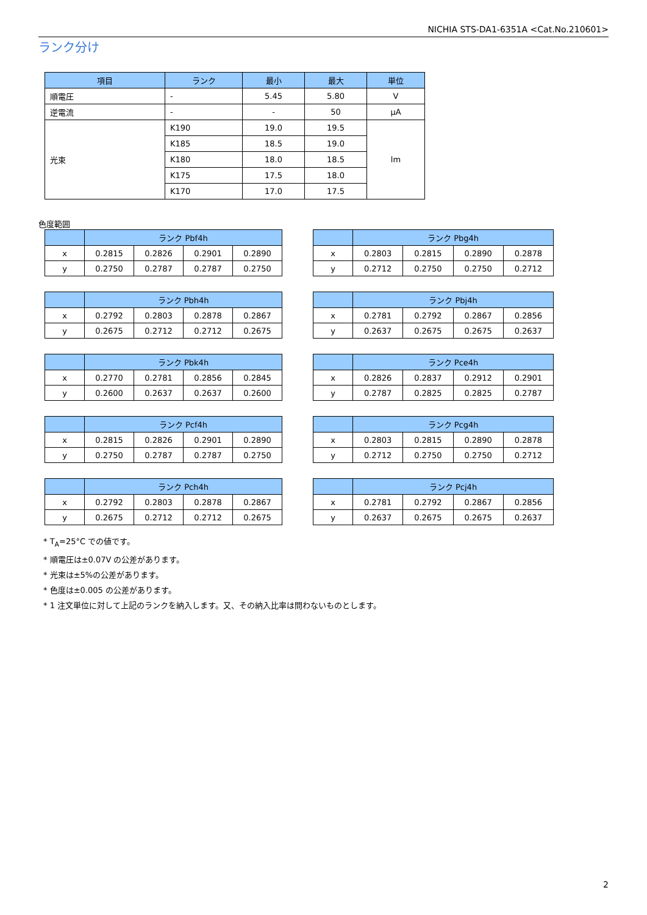NICHIA STS-DA1-6351A <Cat.No.210601>
ランク分け
| 項目 | ランク | 最小 | 最大 | 単位 |
| --- | --- | --- | --- | --- |
| 順電圧 | - | 5.45 | 5.80 | V |
| 逆電流 | - | - | 50 | μA |
| 光束 | K190 | 19.0 | 19.5 | lm |
| | K185 | 18.5 | 19.0 | |
| | K180 | 18.0 | 18.5 | |
| | K175 | 17.5 | 18.0 | |
| | K170 | 17.0 | 17.5 | |
色度範囲
| | ランク Pbf4h | | | |
| --- | --- | --- | --- | --- |
| x | 0.2815 | 0.2826 | 0.2901 | 0.2890 |
| y | 0.2750 | 0.2787 | 0.2787 | 0.2750 |
| | ランク Pbg4h | | | |
| --- | --- | --- | --- | --- |
| x | 0.2803 | 0.2815 | 0.2890 | 0.2878 |
| y | 0.2712 | 0.2750 | 0.2750 | 0.2712 |
| | ランク Pbh4h | | | |
| --- | --- | --- | --- | --- |
| x | 0.2792 | 0.2803 | 0.2878 | 0.2867 |
| y | 0.2675 | 0.2712 | 0.2712 | 0.2675 |
| | ランク Pbj4h | | | |
| --- | --- | --- | --- | --- |
| x | 0.2781 | 0.2792 | 0.2867 | 0.2856 |
| y | 0.2637 | 0.2675 | 0.2675 | 0.2637 |
| | ランク Pbk4h | | | |
| --- | --- | --- | --- | --- |
| x | 0.2770 | 0.2781 | 0.2856 | 0.2845 |
| y | 0.2600 | 0.2637 | 0.2637 | 0.2600 |
| | ランク Pce4h | | | |
| --- | --- | --- | --- | --- |
| x | 0.2826 | 0.2837 | 0.2912 | 0.2901 |
| y | 0.2787 | 0.2825 | 0.2825 | 0.2787 |
| | ランク Pcf4h | | | |
| --- | --- | --- | --- | --- |
| x | 0.2815 | 0.2826 | 0.2901 | 0.2890 |
| y | 0.2750 | 0.2787 | 0.2787 | 0.2750 |
| | ランク Pcg4h | | | |
| --- | --- | --- | --- | --- |
| x | 0.2803 | 0.2815 | 0.2890 | 0.2878 |
| y | 0.2712 | 0.2750 | 0.2750 | 0.2712 |
| | ランク Pch4h | | | |
| --- | --- | --- | --- | --- |
| x | 0.2792 | 0.2803 | 0.2878 | 0.2867 |
| y | 0.2675 | 0.2712 | 0.2712 | 0.2675 |
| | ランク Pcj4h | | | |
| --- | --- | --- | --- | --- |
| x | 0.2781 | 0.2792 | 0.2867 | 0.2856 |
| y | 0.2637 | 0.2675 | 0.2675 | 0.2637 |
* T<sub>A</sub>=25°C での値です。
* 順電圧は±0.07V の公差があります。
* 光束は±5%の公差があります。
* 色度は±0.005 の公差があります。
* 1 注文単位に対して上記のランクを納入します。又、その納入比率は問わないものとします。
2